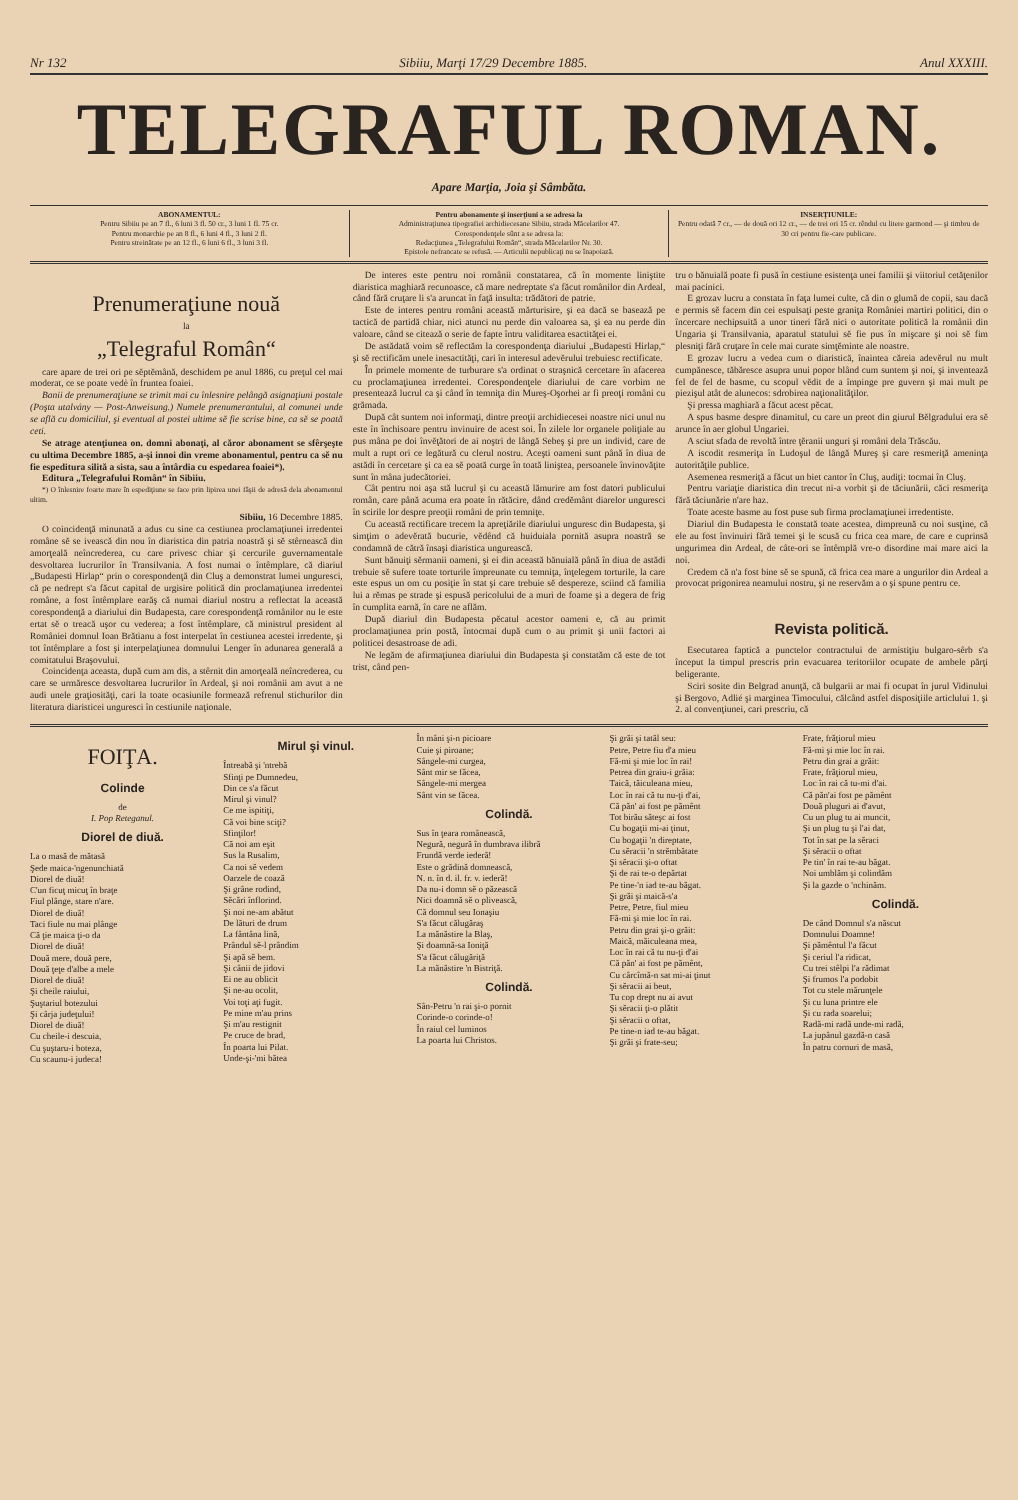Nr 132 Sibiiu, Marţi 17/29 Decembre 1885. Anul XXXIII.
TELEGRAFUL ROMAN.
Apare Marţia, Joia şi Sâmbăta.
ABONAMENTUL:
Pentru Sibiiu pe an 7 fl., 6 luni 3 fl. 50 cr., 3 luni 1 fl. 75 cr.
Pentru monarchie pe an 8 fl., 6 luni 4 fl., 3 luni 2 fl.
Pentru streinătate pe an 12 fl., 6 luni 6 fl., 3 luni 3 fl.
Pentru abonamente şi inserţiuni a se adresa la
Administraţiunea tipografiei archidiecesane Sibiiu, strada Măcelarilor 47.
Corespondenţele sûnt a se adresa la:
Redacţiunea „Telegrafului Român“, strada Măcelarilor Nr. 30.
Epistole nefrancate se refusă. — Articulii nepublicaţi nu se înapoiază.
INSERŢIUNILE:
Pentru odată 7 cr., — de două ori 12 cr., — de trei ori 15 cr. rêndul cu litere garmond — şi timbru de 30 cri pentru fie-care publicare.
Prenumeraţiune nouă
la
„Telegraful Român“
care apare de trei ori pe sĕptĕmână, deschidem pe anul 1886, cu preţul cel mai moderat, ce se poate vedè în fruntea foaiei.
Banii de prenumeraţiune se trimit mai cu înlesnire pelângă asignaţiuni postale (Poşta utalvány — Post-Anweisung.) Numele prenumerantului, al comunei unde se află cu domiciliul, şi eventual al postei ultime sĕ fie scrise bine, ca sĕ se poată ceti.
Se atrage atenţiunea on. domni abonaţi, al căror abonament se sfêrşeşte cu ultima Decembre 1885, a-şi innoi din vreme abonamentul, pentru ca sĕ nu fie espeditura silită a sista, sau a întârdia cu espedarea foaiei*).
Editura „Telegrafului Român“ în Sibiiu.
*) O înlesnire foarte mare în espediţiune se face prin lipirea unei fâşii de adresă dela abonamentul ultim.
Sibiiu, 16 Decembre 1885.
O coincidenţă minunată a adus cu sine ca cestiunea proclamaţiunei irredentei române sĕ se ivească din nou în diaristica din patria noastră şi sĕ stêrnească din amorţeală neîncrederea, cu care privesc chiar şi cercurile guvernamentale desvoltarea lucrurilor în Transilvania. A fost numai o întêmplare, că diariul „Budapesti Hirlap“ prin o corespondenţă din Cluş a demonstrat lumei unguresci, că pe nedrept s'a făcut capital de urgisire politică din proclamaţiunea irredentei române, a fost întêmplare earăş că numai diariul nostru a reflectat la această corespondenţă a diariului din Budapesta, care corespondenţă românilor nu le este ertat sĕ o treacă uşor cu vederea; a fost întêmplare, că ministrul president al României domnul Ioan Brătianu a fost interpelat în cestiunea acestei irredente, şi tot întêmplare a fost şi interpelaţiunea domnului Lenger în adunarea generală a comitatului Braşovului.
Coincidenţa aceasta, după cum am dis, a stêrnit din amorţeală neîncrederea, cu care se urmăresce desvoltarea lucrurilor în Ardeal, şi noi românii am avut a ne audi unele graţiosităţi, cari la toate ocasiunile formează refrenul stichurilor din literatura diaristicei unguresci în cestiunile naţionale.
De interes este pentru noi românii constatarea, că în momente liniştite diaristica maghiară recunoasce, că mare nedreptate s'a făcut românilor din Ardeal, când fără cruţare li s'a aruncat în faţă insulta: trădători de patrie.
Este de interes pentru români această mărturisire, şi ea dacă se basează pe tactică de partidă chiar, nici atunci nu perde din valoarea sa, şi ea nu perde din valoare, când se citează o serie de fapte întru validitarea esactităţei ei.
De astădată voim sĕ reflectăm la corespondenţa diariului „Budapesti Hirlap,“ şi sĕ rectificăm unele inesactităţi, cari în interesul adevĕrului trebuiesc rectificate.
În primele momente de turburare s'a ordinat o straşnică cercetare în afacerea cu proclamaţiunea irredentei. Corespondenţele diariului de care vorbim ne presentează lucrul ca şi când în temniţa din Mureş-Oşorhei ar fi preoţi români cu grămada.
După cât suntem noi informaţi, dintre preoţii archidiecesei noastre nici unul nu este în închisoare pentru invinuire de acest soi. În zilele lor organele poliţiale au pus mâna pe doi învĕţători de ai noştri de lângă Sebeş şi pre un individ, care de mult a rupt ori ce legătură cu clerul nostru. Aceşti oameni sunt până în diua de astădi în cercetare şi ca ea sĕ poată curge în toată liniştea, persoanele învinovăţite sunt în mâna judecătoriei.
Cât pentru noi aşa stă lucrul şi cu această lămurire am fost datori publicului român, care până acuma era poate în rătăcire, dând credĕmânt diarelor unguresci în scirile lor despre preoţii români de prin temniţe.
Cu această rectificare trecem la apreţiările diariului unguresc din Budapesta, şi simţim o adevĕrată bucurie, vĕdênd că huiduiala pornită asupra noastră se condamnă de cătră însaşi diaristica ungurească.
Sunt bănuiţi sĕrmanii oameni, şi ei din această bănuială până în diua de astădi trebuie sĕ sufere toate torturile împreunate cu temniţa, înţelegem torturile, la care este espus un om cu posiţie în stat şi care trebuie sĕ despereze, sciind că familia lui a rĕmas pe strade şi espusă pericolului de a murì de foame şi a degera de frig în cumplita earnă, în care ne aflăm.
După diariul din Budapesta pĕcatul acestor oameni e, că au primit proclamaţiunea prin postă, întocmai după cum o au primit şi unii factori ai politicei desastroase de adi.
Ne legăm de afirmaţiunea diariului din Budapesta şi constatăm că este de tot trist, când pen-
tru o bănuială poate fi pusă în cestiune esistenţa unei familii şi viitoriul cetăţenilor mai pacinici.
E grozav lucru a constata în faţa lumei culte, că din o glumă de copii, sau dacă e permis sĕ facem din cei espulsaţi peste graniţa României martiri politici, din o încercare nechipsuită a unor tineri fără nici o autoritate politică la românii din Ungaria şi Transilvania, aparatul statului sĕ fie pus în mişcare şi noi sĕ fim plesniţi fără cruţare în cele mai curate simţĕminte ale noastre.
E grozav lucru a vedea cum o diaristică, înaintea căreia adevĕrul nu mult cumpănesce, tăbăresce asupra unui popor blând cum suntem şi noi, şi inventează fel de fel de basme, cu scopul vĕdit de a împinge pre guvern şi mai mult pe piezişul atât de alunecos: sdrobirea naţionalităţilor.
Şi pressa maghiară a făcut acest pĕcat.
A spus basme despre dinamitul, cu care un preot din giurul Bĕlgradului era sĕ arunce în aer globul Ungariei.
A sciut sfada de revoltă între ţĕranii unguri şi români dela Trăscău.
A iscodit resmeriţa în Ludoşul de lângă Mureş şi care resmeriţă ameninţa autorităţile publice.
Asemenea resmeriţă a făcut un biet cantor în Cluş, audiţi: tocmai în Cluş.
Pentru variaţie diaristica din trecut ni-a vorbit şi de tăciunării, căci resmeriţa fără tăciunărie n'are haz.
Toate aceste basme au fost puse sub firma proclamaţiunei irredentiste.
Diariul din Budapesta le constată toate acestea, dimpreună cu noi susţine, că ele au fost învinuiri fără temei şi le scusă cu frica cea mare, de care e cuprinsă ungurimea din Ardeal, de câte-ori se întêmplă vre-o disordine mai mare aici la noi.
Credem că n'a fost bine sĕ se spună, că frica cea mare a ungurilor din Ardeal a provocat prigonirea neamului nostru, şi ne reservăm a o şi spune pentru ce.
Revista politică.
Esecutarea faptică a punctelor contractului de armistiţiu bulgaro-sêrb s'a început la timpul prescris prin evacuarea teritoriilor ocupate de ambele părţi beligerante.
Sciri sosite din Belgrad anunţă, că bulgarii ar mai fi ocupat în jurul Vidinului şi Bergovo, Adlié şi marginea Timocului, călcând astfel disposiţiile articlului 1. şi 2. al convenţiunei, cari prescriu, că
FOIŢA.
Colinde
de
I. Pop Reteganul.
Diorel de diuă.
La o masă de mătasă
Şede maica-'ngenunchiată
Diorel de diuă!
C'un ficuţ micuţ în braţe
Fiul plânge, stare n'are.
Diorel de diuă!
Taci fiule nu mai plânge
Că ţie maica ţi-o da
Diorel de diuă!
Două mere, două pere,
Două ţeţe d'albe a mele
Diorel de diuă!
Şi cheile raiului,
Şuştariul botezului
Şi cârja judeţului!
Diorel de diuă!
Cu cheile-i descuia,
Cu şuştaru-i boteza,
Cu scaunu-i judeca!
Mirul şi vinul.
Întreabă şi 'ntrebă
Sfinţi pe Dumnedeu,
Din ce s'a făcut
Mirul şi vinul?
Ce me ispitiţi,
Că voi bine sciţi?
Sfinţilor!
Că noi am eşit
Sus la Rusalim,
Ca noi sĕ vedem
Oarzele de coază
Şi grâne rodind,
Sĕcări înflorind.
Şi noi ne-am abătut
De lături de drum
La fântâna lină,
Prândul sĕ-l prândim
Şi apă sĕ bem.
Şi cânii de jidovi
Ei ne au oblicit
Şi ne-au ocolit,
Voi toţi aţi fugit.
Pe mine m'au prins
Şi m'au restignit
Pe cruce de brad,
În poarta lui Pilat.
Unde-şi-'mi bătea
În mâni şi-n picioare
Cuie şi piroane;
Sângele-mi curgea,
Sânt mir se făcea,
Sângele-mi mergea
Sânt vin se făcea.
Colindă.
Sus în ţeara românească,
Negură, negură în dumbrava ilibră
Frundă verde iederă!
Este o grădină domnească,
N. n. în d. il. fr. v. iederă!
Da nu-i domn sĕ o păzească
Nici doamnă sĕ o plivească,
Că domnul seu Ionaşiu
S'a făcut călugăraş
La mănăstire la Blaş,
Şi doamnă-sa Ioniţă
S'a făcut călugăriţă
La mănăstire 'n Bistriţă.
Colindă.
Sân-Petru 'n rai şi-o pornit
Corinde-o corinde-o!
În raiul cel luminos
La poarta lui Christos.
Şi grăi şi tatăl seu:
Petre, Petre fiu d'a mieu
Fă-mi şi mie loc în rai!
Petrea din graiu-i grăia:
Taică, tăiculeana mieu,
Loc în rai că tu nu-ţi d'ai,
Că păn' ai fost pe pămênt
Tot birău săteşc ai fost
Cu bogaţii mi-ai ţinut,
Cu bogaţii 'n direptate,
Cu sĕracii 'n strĕmbătate
Şi sĕracii şi-o oftat
Şi de rai te-o depărtat
Pe tine-'n iad te-au băgat.
Şi grăi şi maică-s'a
Petre, Petre, fiul mieu
Fă-mi şi mie loc în rai.
Petru din grai şi-o grăit:
Maică, măiculeana mea,
Loc în rai că tu nu-ţi d'ai
Că păn' ai fost pe pămênt,
Cu cârcîmă-n sat mi-ai ţinut
Şi sĕracii ai beut,
Tu cop drept nu ai avut
Şi sĕracii ţi-o plătit
Şi sĕracii o oftat,
Pe tine-n iad te-au băgat.
Şi grăi şi frate-seu;
Frate, frăţiorul mieu
Fă-mi şi mie loc în rai.
Petru din grai a grăit:
Frate, frăţiorul mieu,
Loc în rai că tu-mi d'ai.
Că păn'ai fost pe pămênt
Două pluguri ai d'avut,
Cu un plug tu ai muncit,
Şi un plug tu şi l'ai dat,
Tot în sat pe la sĕraci
Şi sĕracii o oftat
Pe tin' în rai te-au băgat.
Noi umblăm şi colindăm
Şi la gazde o 'nchinăm.
Colindă.
De când Domnul s'a născut
Domnului Doamne!
Şi pămêntul l'a făcut
Şi ceriul l'a ridicat,
Cu trei stêlpi l'a rădimat
Şi frumos l'a podobit
Tot cu stele mărunţele
Şi cu luna printre ele
Şi cu rada soarelui;
Radă-mi radă unde-mi radă,
La jupânul gazdă-n casă
În patru cornuri de masă,